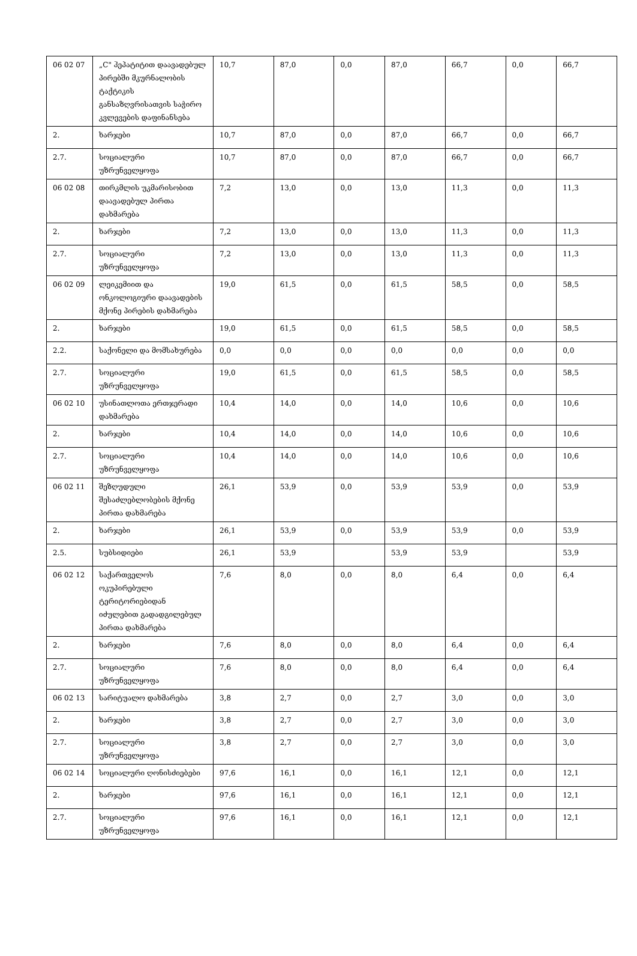| 06 02 07 | „C" ჰეპატიტით დაავადებულ პირებში მკურნალობის ტაქტიკის განსაზღვრისათვის საჭირო კვლევების დაფინანსება | 10,7 | 87,0 | 0,0 | 87,0 | 66,7 | 0,0 | 66,7 |
| 2. | ხარჯები | 10,7 | 87,0 | 0,0 | 87,0 | 66,7 | 0,0 | 66,7 |
| 2.7. | სოციალური უზრუნველყოფა | 10,7 | 87,0 | 0,0 | 87,0 | 66,7 | 0,0 | 66,7 |
| 06 02 08 | თირკმლის უკმარისობით დაავადებულ პირთა დახმარება | 7,2 | 13,0 | 0,0 | 13,0 | 11,3 | 0,0 | 11,3 |
| 2. | ხარჯები | 7,2 | 13,0 | 0,0 | 13,0 | 11,3 | 0,0 | 11,3 |
| 2.7. | სოციალური უზრუნველყოფა | 7,2 | 13,0 | 0,0 | 13,0 | 11,3 | 0,0 | 11,3 |
| 06 02 09 | ლეიკემიით და ონკოლოგიური დაავადების მქონე პირების დახმარება | 19,0 | 61,5 | 0,0 | 61,5 | 58,5 | 0,0 | 58,5 |
| 2. | ხარჯები | 19,0 | 61,5 | 0,0 | 61,5 | 58,5 | 0,0 | 58,5 |
| 2.2. | საქონელი და მომსახურება | 0,0 | 0,0 | 0,0 | 0,0 | 0,0 | 0,0 | 0,0 |
| 2.7. | სოციალური უზრუნველყოფა | 19,0 | 61,5 | 0,0 | 61,5 | 58,5 | 0,0 | 58,5 |
| 06 02 10 | უსინათლოთა ერთჯერადი დახმარება | 10,4 | 14,0 | 0,0 | 14,0 | 10,6 | 0,0 | 10,6 |
| 2. | ხარჯები | 10,4 | 14,0 | 0,0 | 14,0 | 10,6 | 0,0 | 10,6 |
| 2.7. | სოციალური უზრუნველყოფა | 10,4 | 14,0 | 0,0 | 14,0 | 10,6 | 0,0 | 10,6 |
| 06 02 11 | შეზღუდული შესაძლებლობების მქონე პირთა დახმარება | 26,1 | 53,9 | 0,0 | 53,9 | 53,9 | 0,0 | 53,9 |
| 2. | ხარჯები | 26,1 | 53,9 | 0,0 | 53,9 | 53,9 | 0,0 | 53,9 |
| 2.5. | სუბსიდიები | 26,1 | 53,9 | | 53,9 | 53,9 | | 53,9 |
| 06 02 12 | საქართველოს ოკუპირებული ტერიტორიებიდან იძულებით გადადგილებულ პირთა დახმარება | 7,6 | 8,0 | 0,0 | 8,0 | 6,4 | 0,0 | 6,4 |
| 2. | ხარჯები | 7,6 | 8,0 | 0,0 | 8,0 | 6,4 | 0,0 | 6,4 |
| 2.7. | სოციალური უზრუნველყოფა | 7,6 | 8,0 | 0,0 | 8,0 | 6,4 | 0,0 | 6,4 |
| 06 02 13 | სარიტუალო დახმარება | 3,8 | 2,7 | 0,0 | 2,7 | 3,0 | 0,0 | 3,0 |
| 2. | ხარჯები | 3,8 | 2,7 | 0,0 | 2,7 | 3,0 | 0,0 | 3,0 |
| 2.7. | სოციალური უზრუნველყოფა | 3,8 | 2,7 | 0,0 | 2,7 | 3,0 | 0,0 | 3,0 |
| 06 02 14 | სოციალური ღონისძიებები | 97,6 | 16,1 | 0,0 | 16,1 | 12,1 | 0,0 | 12,1 |
| 2. | ხარჯები | 97,6 | 16,1 | 0,0 | 16,1 | 12,1 | 0,0 | 12,1 |
| 2.7. | სოციალური უზრუნველყოფა | 97,6 | 16,1 | 0,0 | 16,1 | 12,1 | 0,0 | 12,1 |